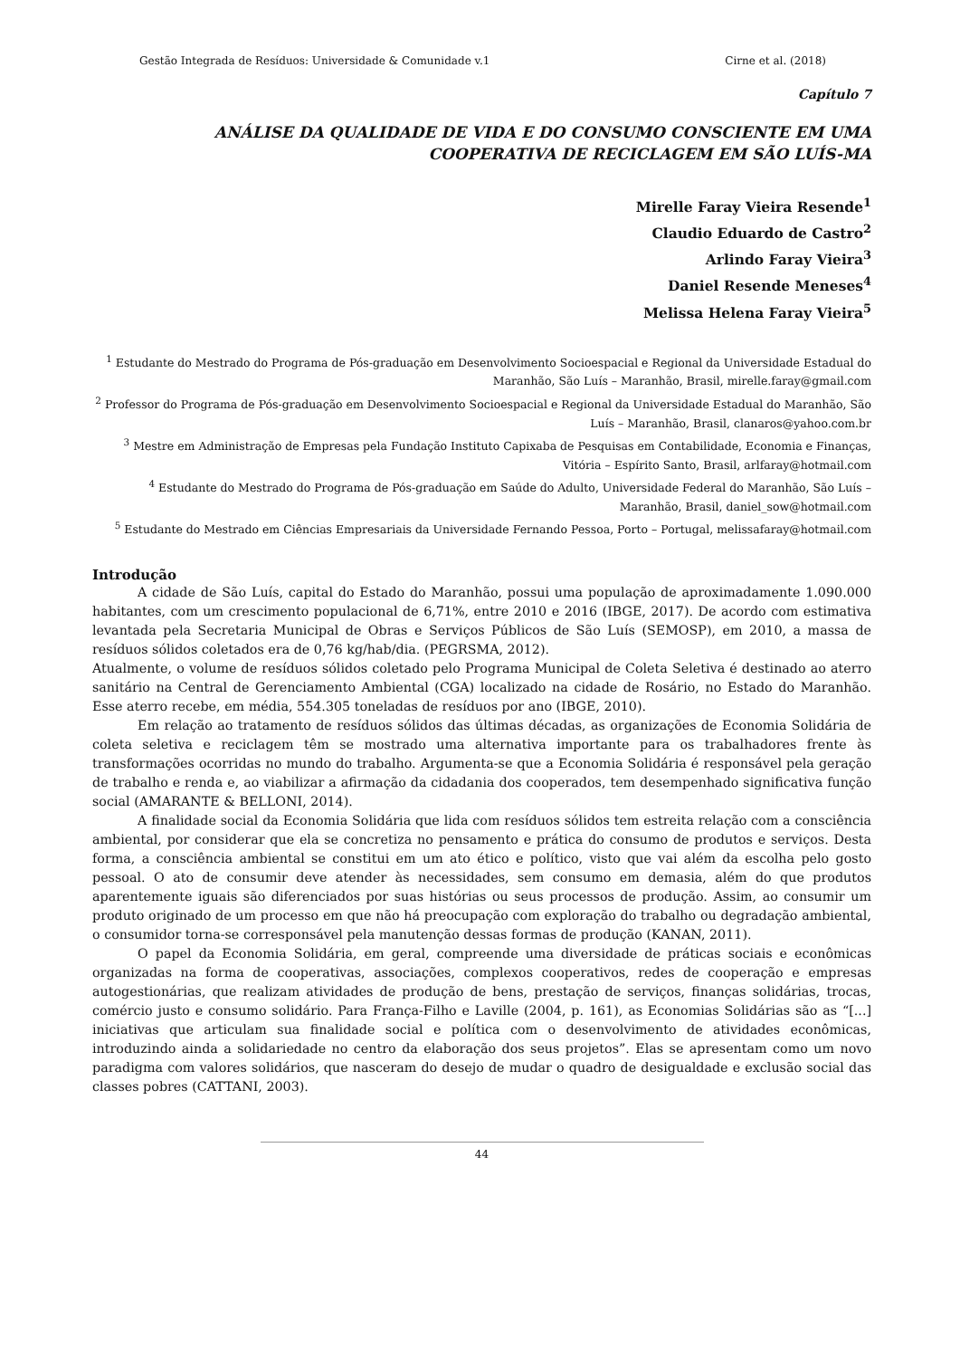Gestão Integrada de Resíduos: Universidade & Comunidade v.1 Cirne et al. (2018)
Capítulo 7
ANÁLISE DA QUALIDADE DE VIDA E DO CONSUMO CONSCIENTE EM UMA COOPERATIVA DE RECICLAGEM EM SÃO LUÍS-MA
Mirelle Faray Vieira Resende<sup>1</sup>
Claudio Eduardo de Castro<sup>2</sup>
Arlindo Faray Vieira<sup>3</sup>
Daniel Resende Meneses<sup>4</sup>
Melissa Helena Faray Vieira<sup>5</sup>
<sup>1</sup> Estudante do Mestrado do Programa de Pós-graduação em Desenvolvimento Socioespacial e Regional da Universidade Estadual do Maranhão, São Luís – Maranhão, Brasil, mirelle.faray@gmail.com
<sup>2</sup> Professor do Programa de Pós-graduação em Desenvolvimento Socioespacial e Regional da Universidade Estadual do Maranhão, São Luís – Maranhão, Brasil, clanaros@yahoo.com.br
<sup>3</sup> Mestre em Administração de Empresas pela Fundação Instituto Capixaba de Pesquisas em Contabilidade, Economia e Finanças, Vitória – Espírito Santo, Brasil, arlfaray@hotmail.com
<sup>4</sup> Estudante do Mestrado do Programa de Pós-graduação em Saúde do Adulto, Universidade Federal do Maranhão, São Luís – Maranhão, Brasil, daniel_sow@hotmail.com
<sup>5</sup> Estudante do Mestrado em Ciências Empresariais da Universidade Fernando Pessoa, Porto – Portugal, melissafaray@hotmail.com
Introdução
A cidade de São Luís, capital do Estado do Maranhão, possui uma população de aproximadamente 1.090.000 habitantes, com um crescimento populacional de 6,71%, entre 2010 e 2016 (IBGE, 2017). De acordo com estimativa levantada pela Secretaria Municipal de Obras e Serviços Públicos de São Luís (SEMOSP), em 2010, a massa de resíduos sólidos coletados era de 0,76 kg/hab/dia. (PEGRSMA, 2012).
Atualmente, o volume de resíduos sólidos coletado pelo Programa Municipal de Coleta Seletiva é destinado ao aterro sanitário na Central de Gerenciamento Ambiental (CGA) localizado na cidade de Rosário, no Estado do Maranhão. Esse aterro recebe, em média, 554.305 toneladas de resíduos por ano (IBGE, 2010).
Em relação ao tratamento de resíduos sólidos das últimas décadas, as organizações de Economia Solidária de coleta seletiva e reciclagem têm se mostrado uma alternativa importante para os trabalhadores frente às transformações ocorridas no mundo do trabalho. Argumenta-se que a Economia Solidária é responsável pela geração de trabalho e renda e, ao viabilizar a afirmação da cidadania dos cooperados, tem desempenhado significativa função social (AMARANTE & BELLONI, 2014).
A finalidade social da Economia Solidária que lida com resíduos sólidos tem estreita relação com a consciência ambiental, por considerar que ela se concretiza no pensamento e prática do consumo de produtos e serviços. Desta forma, a consciência ambiental se constitui em um ato ético e político, visto que vai além da escolha pelo gosto pessoal. O ato de consumir deve atender às necessidades, sem consumo em demasia, além do que produtos aparentemente iguais são diferenciados por suas histórias ou seus processos de produção. Assim, ao consumir um produto originado de um processo em que não há preocupação com exploração do trabalho ou degradação ambiental, o consumidor torna-se corresponsável pela manutenção dessas formas de produção (KANAN, 2011).
O papel da Economia Solidária, em geral, compreende uma diversidade de práticas sociais e econômicas organizadas na forma de cooperativas, associações, complexos cooperativos, redes de cooperação e empresas autogestionárias, que realizam atividades de produção de bens, prestação de serviços, finanças solidárias, trocas, comércio justo e consumo solidário. Para França-Filho e Laville (2004, p. 161), as Economias Solidárias são as “[...] iniciativas que articulam sua finalidade social e política com o desenvolvimento de atividades econômicas, introduzindo ainda a solidariedade no centro da elaboração dos seus projetos”. Elas se apresentam como um novo paradigma com valores solidários, que nasceram do desejo de mudar o quadro de desigualdade e exclusão social das classes pobres (CATTANI, 2003).
44